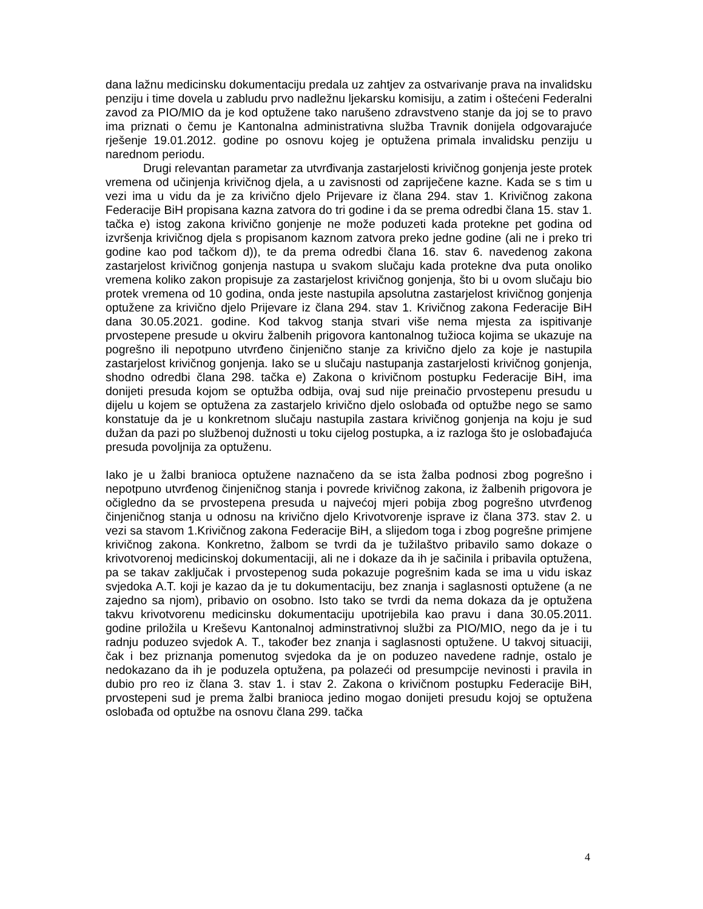dana lažnu medicinsku dokumentaciju predala uz zahtjev za ostvarivanje prava na invalidsku penziju i time dovela u zabludu prvo nadležnu ljekarsku komisiju, a zatim i oštećeni Federalni zavod za PIO/MIO da je kod optužene tako narušeno zdravstveno stanje da joj se to pravo ima priznati o čemu je Kantonalna administrativna služba Travnik donijela odgovarajuće rješenje 19.01.2012. godine po osnovu kojeg je optužena primala invalidsku penziju u narednom periodu.
Drugi relevantan parametar za utvrđivanja zastarjelosti krivičnog gonjenja jeste protek vremena od učinjenja krivičnog djela, a u zavisnosti od zapriječene kazne. Kada se s tim u vezi ima u vidu da je za krivično djelo Prijevare iz člana 294. stav 1. Krivičnog zakona Federacije BiH propisana kazna zatvora do tri godine i da se prema odredbi člana 15. stav 1. tačka e) istog zakona krivično gonjenje ne može poduzeti kada protekne pet godina od izvršenja krivičnog djela s propisanom kaznom zatvora preko jedne godine (ali ne i preko tri godine kao pod tačkom d)), te da prema odredbi člana 16. stav 6. navedenog zakona zastarjelost krivičnog gonjenja nastupa u svakom slučaju kada protekne dva puta onoliko vremena koliko zakon propisuje za zastarjelost krivičnog gonjenja, što bi u ovom slučaju bio protek vremena od 10 godina, onda jeste nastupila apsolutna zastarjelost krivičnog gonjenja optužene za krivično djelo Prijevare iz člana 294. stav 1. Krivičnog zakona Federacije BiH dana 30.05.2021. godine. Kod takvog stanja stvari više nema mjesta za ispitivanje prvostepene presude u okviru žalbenih prigovora kantonalnog tužioca kojima se ukazuje na pogrešno ili nepotpuno utvrđeno činjenično stanje za krivično djelo za koje je nastupila zastarjelost krivičnog gonjenja. Iako se u slučaju nastupanja zastarjelosti krivičnog gonjenja, shodno odredbi člana 298. tačka e) Zakona o krivičnom postupku Federacije BiH, ima donijeti presuda kojom se optužba odbija, ovaj sud nije preinačio prvostepenu presudu u dijelu u kojem se optužena za zastarjelo krivično djelo oslobađa od optužbe nego se samo konstatuje da je u konkretnom slučaju nastupila zastara krivičnog gonjenja na koju je sud dužan da pazi po službenoj dužnosti u toku cijelog postupka, a iz razloga što je oslobađajuća presuda povoljnija za optuženu.
Iako je u žalbi branioca optužene naznačeno da se ista žalba podnosi zbog pogrešno i nepotpuno utvrđenog činjeničnog stanja i povrede krivičnog zakona, iz žalbenih prigovora je očigledno da se prvostepena presuda u najvećoj mjeri pobija zbog pogrešno utvrđenog činjeničnog stanja u odnosu na krivično djelo Krivotvorenje isprave iz člana 373. stav 2. u vezi sa stavom 1.Krivičnog zakona Federacije BiH, a slijedom toga i zbog pogrešne primjene krivičnog zakona. Konkretno, žalbom se tvrdi da je tužilaštvo pribavilo samo dokaze o krivotvorenoj medicinskoj dokumentaciji, ali ne i dokaze da ih je sačinila i pribavila optužena, pa se takav zaključak i prvostepenog suda pokazuje pogrešnim kada se ima u vidu iskaz svjedoka A.T. koji je kazao da je tu dokumentaciju, bez znanja i saglasnosti optužene (a ne zajedno sa njom), pribavio on osobno. Isto tako se tvrdi da nema dokaza da je optužena takvu krivotvorenu medicinsku dokumentaciju upotrijebila kao pravu i dana 30.05.2011. godine priložila u Kreševu Kantonalnoj adminstrativnoj službi za PIO/MIO, nego da je i tu radnju poduzeo svjedok A. T., također bez znanja i saglasnosti optužene. U takvoj situaciji, čak i bez priznanja pomenutog svjedoka da je on poduzeo navedene radnje, ostalo je nedokazano da ih je poduzela optužena, pa polazeći od presumpcije nevinosti i pravila in dubio pro reo iz člana 3. stav 1. i stav 2. Zakona o krivičnom postupku Federacije BiH, prvostepeni sud je prema žalbi branioca jedino mogao donijeti presudu kojoj se optužena oslobađa od optužbe na osnovu člana 299. tačka
4